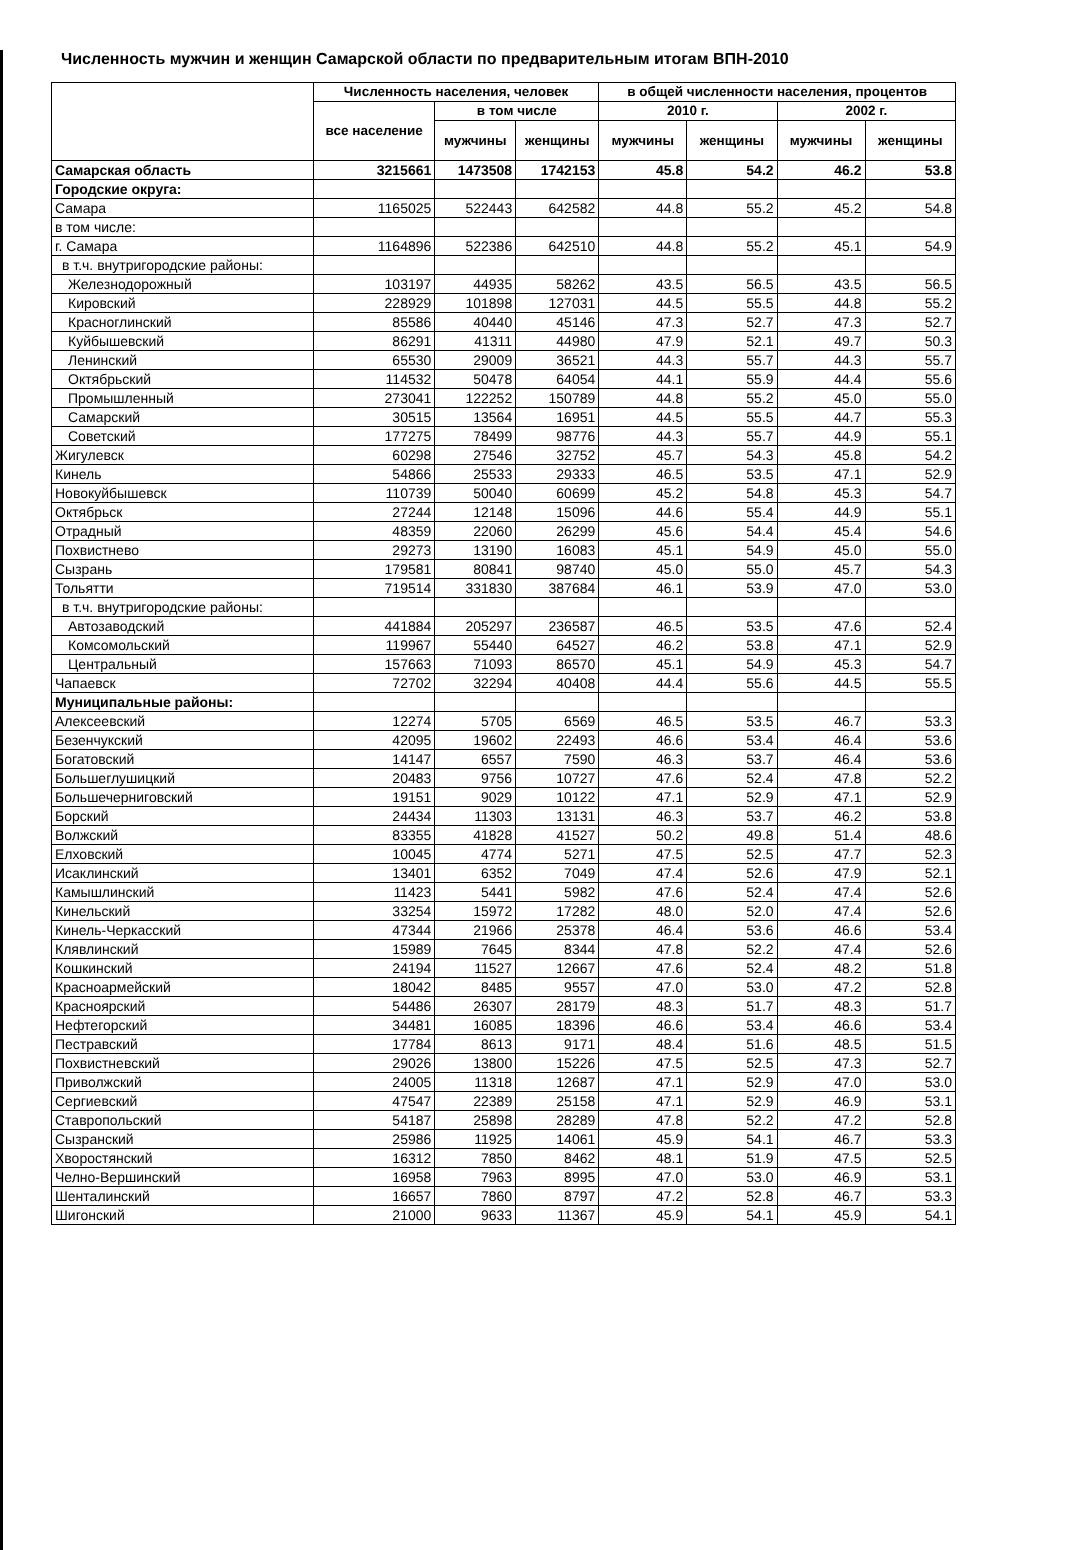Численность мужчин и женщин Самарской области по предварительным итогам ВПН-2010
| | Численность населения, человек | | | в общей численности населения, процентов | | | |
| --- | --- | --- | --- | --- | --- | --- | --- |
| | все население | в том числе | | 2010 г. | | 2002 г. | |
| | | мужчины | женщины | мужчины | женщины | мужчины | женщины |
| Самарская область | 3215661 | 1473508 | 1742153 | 45.8 | 54.2 | 46.2 | 53.8 |
| Городские округа: | | | | | | | |
| Самара | 1165025 | 522443 | 642582 | 44.8 | 55.2 | 45.2 | 54.8 |
| в том числе: | | | | | | | |
| г. Самара | 1164896 | 522386 | 642510 | 44.8 | 55.2 | 45.1 | 54.9 |
| в т.ч. внутригородские районы: | | | | | | | |
| Железнодорожный | 103197 | 44935 | 58262 | 43.5 | 56.5 | 43.5 | 56.5 |
| Кировский | 228929 | 101898 | 127031 | 44.5 | 55.5 | 44.8 | 55.2 |
| Красноглинский | 85586 | 40440 | 45146 | 47.3 | 52.7 | 47.3 | 52.7 |
| Куйбышевский | 86291 | 41311 | 44980 | 47.9 | 52.1 | 49.7 | 50.3 |
| Ленинский | 65530 | 29009 | 36521 | 44.3 | 55.7 | 44.3 | 55.7 |
| Октябрьский | 114532 | 50478 | 64054 | 44.1 | 55.9 | 44.4 | 55.6 |
| Промышленный | 273041 | 122252 | 150789 | 44.8 | 55.2 | 45.0 | 55.0 |
| Самарский | 30515 | 13564 | 16951 | 44.5 | 55.5 | 44.7 | 55.3 |
| Советский | 177275 | 78499 | 98776 | 44.3 | 55.7 | 44.9 | 55.1 |
| Жигулевск | 60298 | 27546 | 32752 | 45.7 | 54.3 | 45.8 | 54.2 |
| Кинель | 54866 | 25533 | 29333 | 46.5 | 53.5 | 47.1 | 52.9 |
| Новокуйбышевск | 110739 | 50040 | 60699 | 45.2 | 54.8 | 45.3 | 54.7 |
| Октябрьск | 27244 | 12148 | 15096 | 44.6 | 55.4 | 44.9 | 55.1 |
| Отрадный | 48359 | 22060 | 26299 | 45.6 | 54.4 | 45.4 | 54.6 |
| Похвистнево | 29273 | 13190 | 16083 | 45.1 | 54.9 | 45.0 | 55.0 |
| Сызрань | 179581 | 80841 | 98740 | 45.0 | 55.0 | 45.7 | 54.3 |
| Тольятти | 719514 | 331830 | 387684 | 46.1 | 53.9 | 47.0 | 53.0 |
| в т.ч. внутригородские районы: | | | | | | | |
| Автозаводский | 441884 | 205297 | 236587 | 46.5 | 53.5 | 47.6 | 52.4 |
| Комсомольский | 119967 | 55440 | 64527 | 46.2 | 53.8 | 47.1 | 52.9 |
| Центральный | 157663 | 71093 | 86570 | 45.1 | 54.9 | 45.3 | 54.7 |
| Чапаевск | 72702 | 32294 | 40408 | 44.4 | 55.6 | 44.5 | 55.5 |
| Муниципальные районы: | | | | | | | |
| Алексеевский | 12274 | 5705 | 6569 | 46.5 | 53.5 | 46.7 | 53.3 |
| Безенчукский | 42095 | 19602 | 22493 | 46.6 | 53.4 | 46.4 | 53.6 |
| Богатовский | 14147 | 6557 | 7590 | 46.3 | 53.7 | 46.4 | 53.6 |
| Большеглушицкий | 20483 | 9756 | 10727 | 47.6 | 52.4 | 47.8 | 52.2 |
| Большечерниговский | 19151 | 9029 | 10122 | 47.1 | 52.9 | 47.1 | 52.9 |
| Борский | 24434 | 11303 | 13131 | 46.3 | 53.7 | 46.2 | 53.8 |
| Волжский | 83355 | 41828 | 41527 | 50.2 | 49.8 | 51.4 | 48.6 |
| Елховский | 10045 | 4774 | 5271 | 47.5 | 52.5 | 47.7 | 52.3 |
| Исаклинский | 13401 | 6352 | 7049 | 47.4 | 52.6 | 47.9 | 52.1 |
| Камышлинский | 11423 | 5441 | 5982 | 47.6 | 52.4 | 47.4 | 52.6 |
| Кинельский | 33254 | 15972 | 17282 | 48.0 | 52.0 | 47.4 | 52.6 |
| Кинель-Черкасский | 47344 | 21966 | 25378 | 46.4 | 53.6 | 46.6 | 53.4 |
| Клявлинский | 15989 | 7645 | 8344 | 47.8 | 52.2 | 47.4 | 52.6 |
| Кошкинский | 24194 | 11527 | 12667 | 47.6 | 52.4 | 48.2 | 51.8 |
| Красноармейский | 18042 | 8485 | 9557 | 47.0 | 53.0 | 47.2 | 52.8 |
| Красноярский | 54486 | 26307 | 28179 | 48.3 | 51.7 | 48.3 | 51.7 |
| Нефтегорский | 34481 | 16085 | 18396 | 46.6 | 53.4 | 46.6 | 53.4 |
| Пестравский | 17784 | 8613 | 9171 | 48.4 | 51.6 | 48.5 | 51.5 |
| Похвистневский | 29026 | 13800 | 15226 | 47.5 | 52.5 | 47.3 | 52.7 |
| Приволжский | 24005 | 11318 | 12687 | 47.1 | 52.9 | 47.0 | 53.0 |
| Сергиевский | 47547 | 22389 | 25158 | 47.1 | 52.9 | 46.9 | 53.1 |
| Ставропольский | 54187 | 25898 | 28289 | 47.8 | 52.2 | 47.2 | 52.8 |
| Сызранский | 25986 | 11925 | 14061 | 45.9 | 54.1 | 46.7 | 53.3 |
| Хворостянский | 16312 | 7850 | 8462 | 48.1 | 51.9 | 47.5 | 52.5 |
| Челно-Вершинский | 16958 | 7963 | 8995 | 47.0 | 53.0 | 46.9 | 53.1 |
| Шенталинский | 16657 | 7860 | 8797 | 47.2 | 52.8 | 46.7 | 53.3 |
| Шигонский | 21000 | 9633 | 11367 | 45.9 | 54.1 | 45.9 | 54.1 |